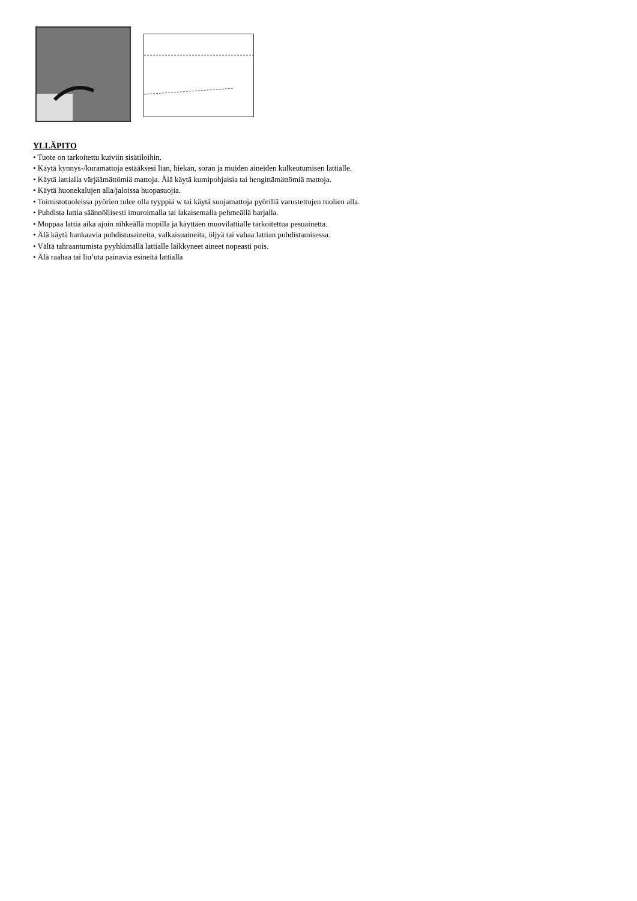YLLÄPITO
• Tuote on tarkoitettu kuiviin sisätiloihin.
• Käytä kynnys-/kuramattoja estääksesi lian, hiekan, soran ja muiden aineiden kulkeutumisen lattialle.
• Käytä lattialla värjäämättömiä mattoja. Älä käytä kumipohjaisia tai hengittämättömiä mattoja.
• Käytä huonekalujen alla/jaloissa huopasuojia.
• Toimistotuoleissa pyörien tulee olla tyyppiä w tai käytä suojamattoja pyörillä varustettujen tuolien alla.
• Puhdista lattia säännöllisesti imuroimalla tai lakaisemalla pehmeällä harjalla.
• Moppaa lattia aika ajoin nihkeällä mopilla ja käyttäen muovilattialle tarkoitettua pesuainetta.
• Älä käytä hankaavia puhdistusaineita, valkaisuaineita, öljyä tai vahaa lattian puhdistamisessa.
• Vältä tahraantumista pyyhkimällä lattialle läikkyneet aineet nopeasti pois.
• Älä raahaa tai liu’uta painavia esineitä lattialla